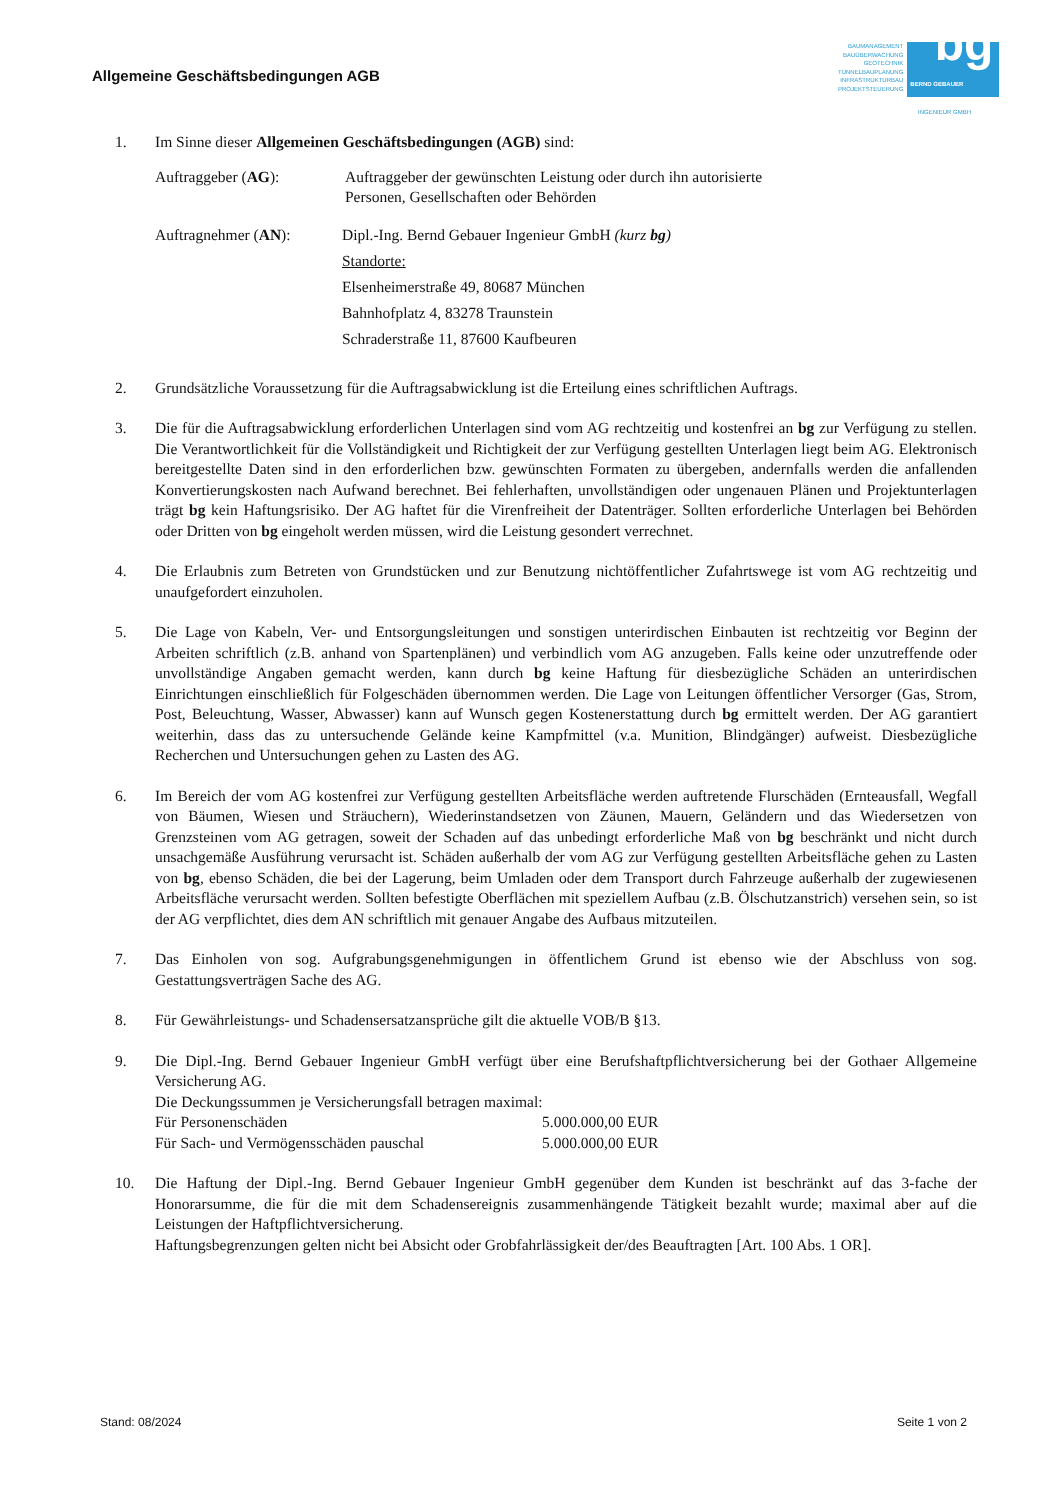Allgemeine Geschäftsbedingungen AGB
BAUMANAGEMENT
BAUÜBERWACHUNG
GEOTECHNIK
TUNNELBAUPLANUNG
INFRASTRUKTURBAU
PROJEKTSTEUERUNG
bg BERND GEBAUER
INGENIEUR GMBH
1. Im Sinne dieser Allgemeinen Geschäftsbedingungen (AGB) sind:
Auftraggeber (AG): Auftraggeber der gewünschten Leistung oder durch ihn autorisierte
Personen, Gesellschaften oder Behörden
Auftragnehmer (AN): Dipl.-Ing. Bernd Gebauer Ingenieur GmbH (kurz bg)
Standorte:
Elsenheimerstraße 49, 80687 München
Bahnhofplatz 4, 83278 Traunstein
Schraderstraße 11, 87600 Kaufbeuren
2. Grundsätzliche Voraussetzung für die Auftragsabwicklung ist die Erteilung eines schriftlichen Auftrags.
3. Die für die Auftragsabwicklung erforderlichen Unterlagen sind vom AG rechtzeitig und kostenfrei an bg zur Verfügung zu stellen. Die Verantwortlichkeit für die Vollständigkeit und Richtigkeit der zur Verfügung gestellten Unterlagen liegt beim AG. Elektronisch bereitgestellte Daten sind in den erforderlichen bzw. gewünschten Formaten zu übergeben, andernfalls werden die anfallenden Konvertierungskosten nach Aufwand berechnet. Bei fehlerhaften, unvollständigen oder ungenauen Plänen und Projektunterlagen trägt bg kein Haftungsrisiko. Der AG haftet für die Virenfreiheit der Datenträger. Sollten erforderliche Unterlagen bei Behörden oder Dritten von bg eingeholt werden müssen, wird die Leistung gesondert verrechnet.
4. Die Erlaubnis zum Betreten von Grundstücken und zur Benutzung nichtöffentlicher Zufahrtswege ist vom AG rechtzeitig und unaufgefordert einzuholen.
5. Die Lage von Kabeln, Ver- und Entsorgungsleitungen und sonstigen unterirdischen Einbauten ist rechtzeitig vor Beginn der Arbeiten schriftlich (z.B. anhand von Spartenplänen) und verbindlich vom AG anzugeben. Falls keine oder unzutreffende oder unvollständige Angaben gemacht werden, kann durch bg keine Haftung für diesbezügliche Schäden an unterirdischen Einrichtungen einschließlich für Folgeschäden übernommen werden. Die Lage von Leitungen öffentlicher Versorger (Gas, Strom, Post, Beleuchtung, Wasser, Abwasser) kann auf Wunsch gegen Kostenerstattung durch bg ermittelt werden. Der AG garantiert weiterhin, dass das zu untersuchende Gelände keine Kampfmittel (v.a. Munition, Blindgänger) aufweist. Diesbezügliche Recherchen und Untersuchungen gehen zu Lasten des AG.
6. Im Bereich der vom AG kostenfrei zur Verfügung gestellten Arbeitsfläche werden auftretende Flurschäden (Ernteausfall, Wegfall von Bäumen, Wiesen und Sträuchern), Wiederinstandsetzen von Zäunen, Mauern, Geländern und das Wiedersetzen von Grenzsteinen vom AG getragen, soweit der Schaden auf das unbedingt erforderliche Maß von bg beschränkt und nicht durch unsachgemäße Ausführung verursacht ist. Schäden außerhalb der vom AG zur Verfügung gestellten Arbeitsfläche gehen zu Lasten von bg, ebenso Schäden, die bei der Lagerung, beim Umladen oder dem Transport durch Fahrzeuge außerhalb der zugewiesenen Arbeitsfläche verursacht werden. Sollten befestigte Oberflächen mit speziellem Aufbau (z.B. Ölschutzanstrich) versehen sein, so ist der AG verpflichtet, dies dem AN schriftlich mit genauer Angabe des Aufbaus mitzuteilen.
7. Das Einholen von sog. Aufgrabungsgenehmigungen in öffentlichem Grund ist ebenso wie der Abschluss von sog. Gestattungsverträgen Sache des AG.
8. Für Gewährleistungs- und Schadensersatzansprüche gilt die aktuelle VOB/B §13.
9. Die Dipl.-Ing. Bernd Gebauer Ingenieur GmbH verfügt über eine Berufshaftpflichtversicherung bei der Gothaer Allgemeine Versicherung AG.
Die Deckungssummen je Versicherungsfall betragen maximal:
Für Personenschäden 5.000.000,00 EUR
Für Sach- und Vermögensschäden pauschal 5.000.000,00 EUR
10. Die Haftung der Dipl.-Ing. Bernd Gebauer Ingenieur GmbH gegenüber dem Kunden ist beschränkt auf das 3-fache der Honorarsumme, die für die mit dem Schadensereignis zusammenhängende Tätigkeit bezahlt wurde; maximal aber auf die Leistungen der Haftpflichtversicherung.
Haftungsbegrenzungen gelten nicht bei Absicht oder Grobfahrlässigkeit der/des Beauftragten [Art. 100 Abs. 1 OR].
Stand: 08/2024 Seite 1 von 2